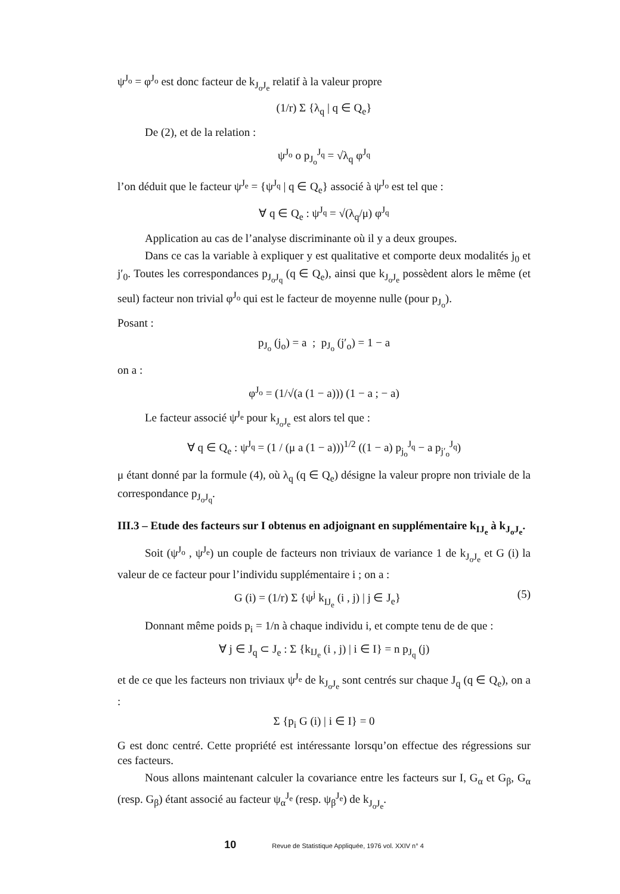ψ<sup>J<sub>o</sub></sup> = φ<sup>J<sub>o</sub></sup> est donc facteur de k<sub>J<sub>o</sub>J<sub>e</sub></sub> relatif à la valeur propre
(1/r) Σ {λ<sub>q</sub> | q ∈ Q<sub>e</sub>}
De (2), et de la relation :
ψ<sup>J<sub>o</sub></sup> o p<sub>J<sub>o</sub></sub><sup>J<sub>q</sub></sup> = √λ<sub>q</sub> φ<sup>J<sub>q</sub></sup>
l’on déduit que le facteur ψ<sup>J<sub>e</sub></sup> = {ψ<sup>J<sub>q</sub></sup> | q ∈ Q<sub>e</sub>} associé à ψ<sup>J<sub>o</sub></sup> est tel que :
∀ q ∈ Q<sub>e</sub> : ψ<sup>J<sub>q</sub></sup> = √(λ<sub>q</sub>/μ) φ<sup>J<sub>q</sub></sup>
Application au cas de l’analyse discriminante où il y a deux groupes.
Dans ce cas la variable à expliquer y est qualitative et comporte deux modalités j<sub>0</sub> et j′<sub>0</sub>. Toutes les correspondances p<sub>J<sub>o</sub>J<sub>q</sub></sub> (q ∈ Q<sub>e</sub>), ainsi que k<sub>J<sub>o</sub>J<sub>e</sub></sub> possèdent alors le même (et seul) facteur non trivial φ<sup>J<sub>o</sub></sup> qui est le facteur de moyenne nulle (pour p<sub>J<sub>o</sub></sub>).
Posant :
p<sub>J<sub>o</sub></sub> (j<sub>o</sub>) = a ; p<sub>J<sub>o</sub></sub> (j′<sub>o</sub>) = 1 − a
on a :
φ<sup>J<sub>o</sub></sup> = (1/√(a (1 − a))) (1 − a ; − a)
Le facteur associé ψ<sup>J<sub>e</sub></sup> pour k<sub>J<sub>o</sub>J<sub>e</sub></sub> est alors tel que :
∀ q ∈ Q<sub>e</sub> : ψ<sup>J<sub>q</sub></sup> = (1 / (μ a (1 − a)))<sup>1/2</sup> ((1 − a) p<sub>j<sub>o</sub></sub><sup>J<sub>q</sub></sup> − a p<sub>j′<sub>o</sub></sub><sup>J<sub>q</sub></sup>)
μ étant donné par la formule (4), où λ<sub>q</sub> (q ∈ Q<sub>e</sub>) désigne la valeur propre non triviale de la correspondance p<sub>J<sub>o</sub>J<sub>q</sub></sub>.
III.3 – Etude des facteurs sur I obtenus en adjoignant en supplémentaire k<sub>IJ<sub>e</sub></sub> à k<sub>J<sub>o</sub>J<sub>e</sub></sub>.
Soit (ψ<sup>J<sub>o</sub></sup> , ψ<sup>J<sub>e</sub></sup>) un couple de facteurs non triviaux de variance 1 de k<sub>J<sub>o</sub>J<sub>e</sub></sub> et G (i) la valeur de ce facteur pour l’individu supplémentaire i ; on a :
G (i) = (1/r) Σ {ψ<sup>j</sup> k<sub>IJ<sub>e</sub></sub> (i , j) | j ∈ J<sub>e</sub>} (5)
Donnant même poids p<sub>i</sub> = 1/n à chaque individu i, et compte tenu de de que :
∀ j ∈ J<sub>q</sub> ⊂ J<sub>e</sub> : Σ {k<sub>IJ<sub>e</sub></sub> (i , j) | i ∈ I} = n p<sub>J<sub>q</sub></sub> (j)
et de ce que les facteurs non triviaux ψ<sup>J<sub>e</sub></sup> de k<sub>J<sub>o</sub>J<sub>e</sub></sub> sont centrés sur chaque J<sub>q</sub> (q ∈ Q<sub>e</sub>), on a :
Σ {p<sub>i</sub> G (i) | i ∈ I} = 0
G est donc centré. Cette propriété est intéressante lorsqu’on effectue des régressions sur ces facteurs.
Nous allons maintenant calculer la covariance entre les facteurs sur I, G<sub>α</sub> et G<sub>β</sub>, G<sub>α</sub> (resp. G<sub>β</sub>) étant associé au facteur ψ<sub>α</sub><sup>J<sub>e</sub></sup> (resp. ψ<sub>β</sub><sup>J<sub>e</sub></sup>) de k<sub>J<sub>o</sub>J<sub>e</sub></sub>.
10 Revue de Statistique Appliquée, 1976 vol. XXIV n° 4